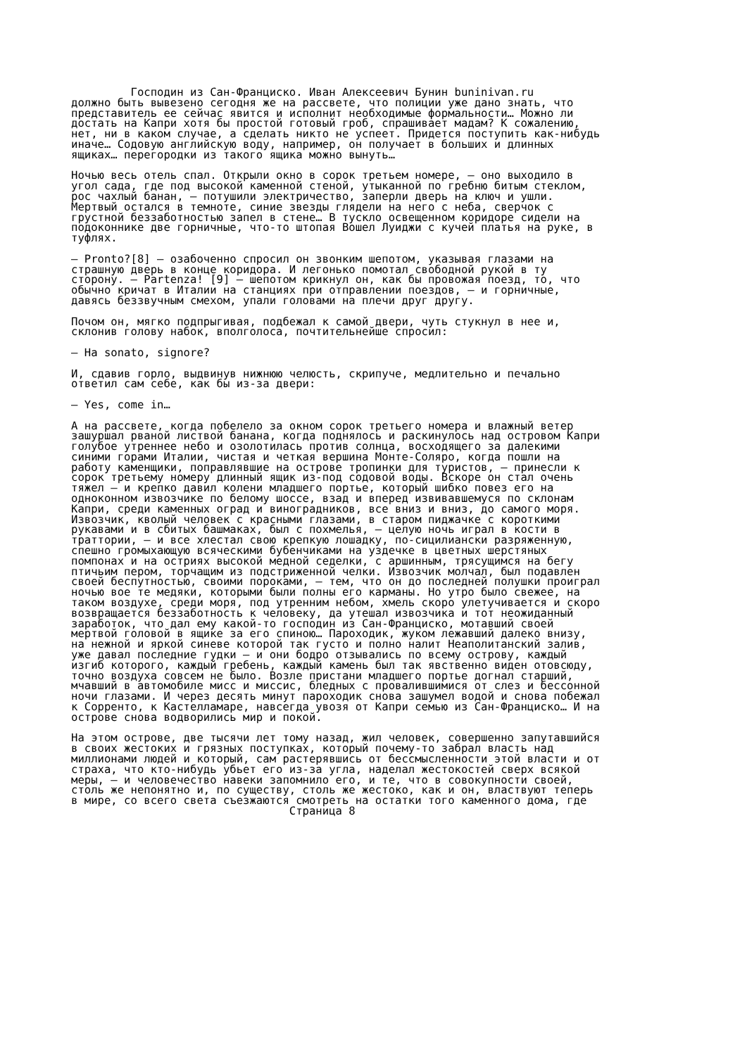Господин из Сан-Франциско. Иван Алексеевич Бунин buninivan.ru должно быть вывезено сегодня же на рассвете, что полиции уже дано знать, что представитель ее сейчас явится и исполнит необходимые формальности… Можно ли достать на Капри хотя бы простой готовый гроб, спрашивает мадам? К сожалению, нет, ни в каком случае, а сделать никто не успеет. Придется поступить как-нибудь иначе… Содовую английскую воду, например, он получает в больших и длинных ящиках… перегородки из такого ящика можно вынуть… Ночью весь отель спал. Открыли окно в сорок третьем номере, – оно выходило в угол сада, где под высокой каменной стеной, утыканной по гребню битым стеклом, рос чахлый банан, – потушили электричество, заперли дверь на ключ и ушли. Мертвый остался в темноте, синие звезды глядели на него с неба, сверчок с грустной беззаботностью запел в стене… В тускло освещенном коридоре сидели на подоконнике две горничные, что-то штопая Вошел Луиджи с кучей платья на руке, в туфлях. – Pronto?[8] – озабоченно спросил он звонким шепотом, указывая глазами на страшную дверь в конце коридора. И легонько помотал свободной рукой в ту сторону. – Partenza! [9] – шепотом крикнул он, как бы провожая поезд, то, что обычно кричат в Италии на станциях при отправлении поездов, – и горничные, давясь беззвучным смехом, упали головами на плечи друг другу. Почом он, мягко подпрыгивая, подбежал к самой двери, чуть стукнул в нее и, склонив голову набок, вполголоса, почтительнейше спросил: – Ha sonato, signore? И, сдавив горло, выдвинув нижнюю челюсть, скрипуче, медлительно и печально ответил сам себе, как бы из-за двери: – Yes, come in… А на рассвете, когда побелело за окном сорок третьего номера и влажный ветер зашуршал рваной листвой банана, когда поднялось и раскинулось над островом Капри голубое утреннее небо и озолотилась против солнца, восходящего за далекими синими горами Италии, чистая и четкая вершина Монте-Соляро, когда пошли на работу каменщики, поправлявшие на острове тропинки для туристов, – принесли к сорок третьему номеру длинный ящик из-под содовой воды. Вскоре он стал очень тяжел – и крепко давил колени младшего портье, который шибко повез его на одноконном извозчике по белому шоссе, взад и вперед извивавшемуся по склонам Капри, среди каменных оград и виноградников, все вниз и вниз, до самого моря. Извозчик, кволый человек с красными глазами, в старом пиджачке с короткими рукавами и в сбитых башмаках, был с похмелья, – целую ночь играл в кости в траттории, – и все хлестал свою крепкую лошадку, по-сицилиански разряженную, спешно громыхающую всяческими бубенчиками на уздечке в цветных шерстяных помпонах и на остриях высокой медной седелки, с аршинным, трясущимся на бегу птичьим пером, торчащим из подстриженной челки. Извозчик молчал, был подавлен своей беспутностью, своими пороками, – тем, что он до последней полушки проиграл ночью вое те медяки, которыми были полны его карманы. Но утро было свежее, на таком воздухе, среди моря, под утренним небом, хмель скоро улетучивается и скоро возвращается беззаботность к человеку, да утешал извозчика и тот неожиданный заработок, что дал ему какой-то господин из Сан-Франциско, мотавший своей мертвой головой в ящике за его спиною… Пароходик, жуком лежавший далеко внизу, на нежной и яркой синеве которой так густо и полно налит Неаполитанский залив, уже давал последние гудки – и они бодро отзывались по всему острову, каждый изгиб которого, каждый гребень, каждый камень был так явственно виден отовсюду, точно воздуха совсем не было. Возле пристани младшего портье догнал старший, мчавший в автомобиле мисс и миссис, бледных с провалившимися от слез и бессонной ночи глазами. И через десять минут пароходик снова зашумел водой и снова побежал к Сорренто, к Кастелламаре, навсегда увозя от Капри семью из Сан-Франциско… И на острове снова водворились мир и покой. На этом острове, две тысячи лет тому назад, жил человек, совершенно запутавшийся в своих жестоких и грязных поступках, который почему-то забрал власть над миллионами людей и который, сам растерявшись от бессмысленности этой власти и от страха, что кто-нибудь убьет его из-за угла, наделал жестокостей сверх всякой меры, – и человечество навеки запомнило его, и те, что в совокупности своей, столь же непонятно и, по существу, столь же жестоко, как и он, властвуют теперь в мире, со всего света съезжаются смотреть на остатки того каменного дома, где Страница 8